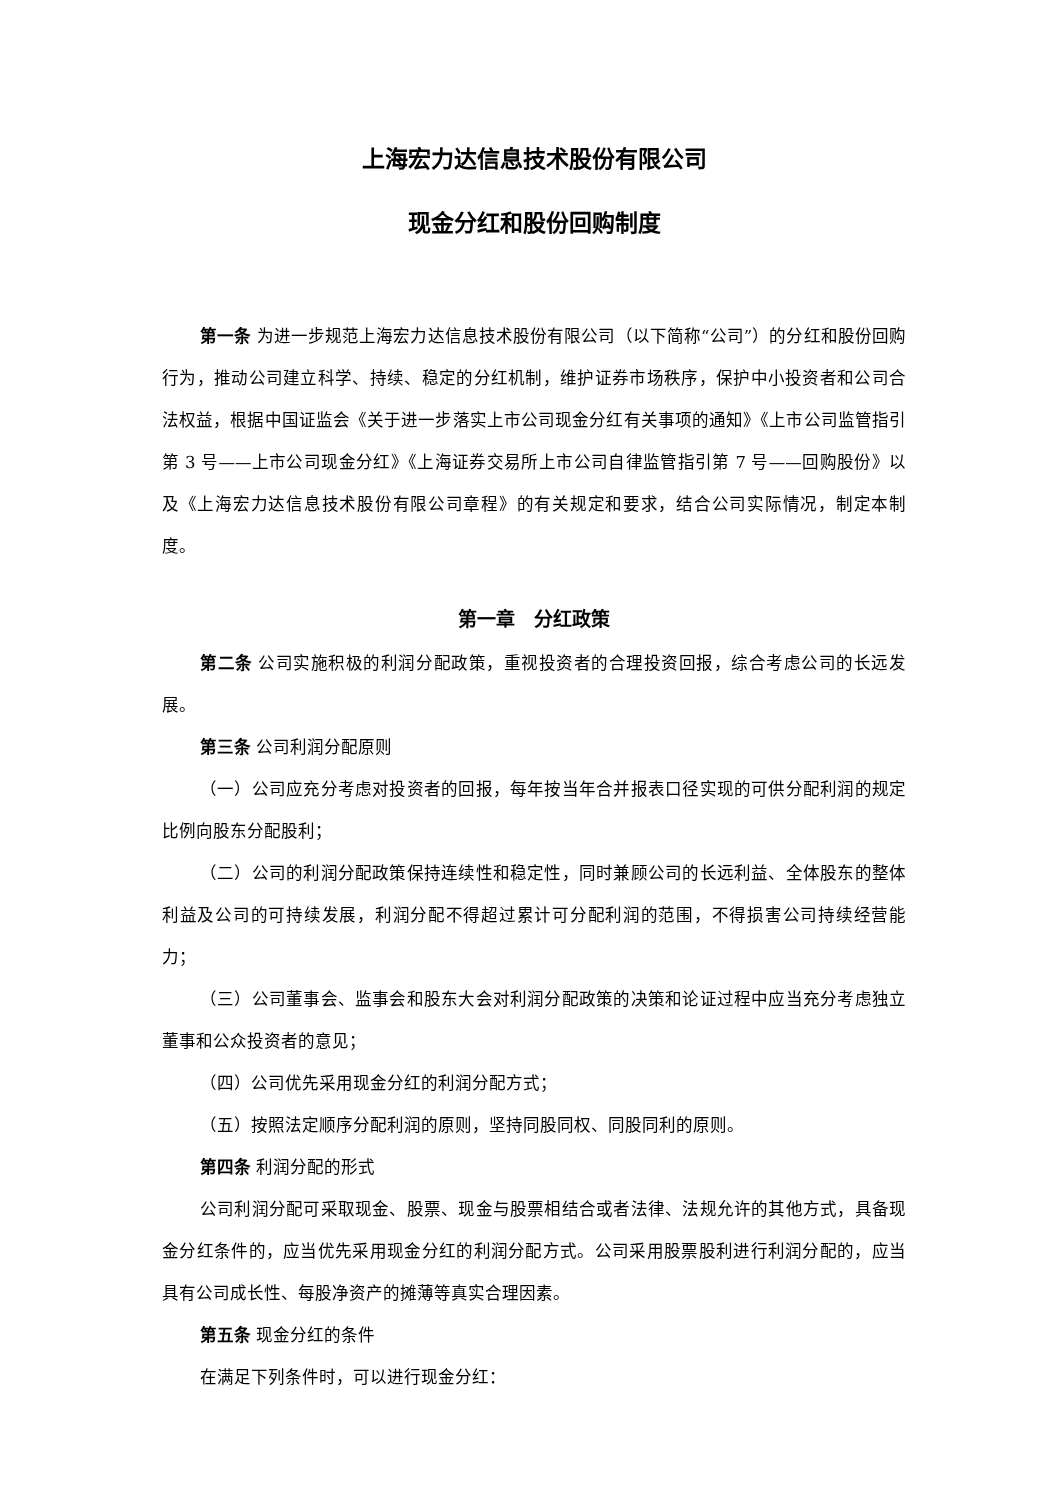上海宏力达信息技术股份有限公司
现金分红和股份回购制度
第一条 为进一步规范上海宏力达信息技术股份有限公司（以下简称“公司”）的分红和股份回购行为，推动公司建立科学、持续、稳定的分红机制，维护证券市场秩序，保护中小投资者和公司合法权益，根据中国证监会《关于进一步落实上市公司现金分红有关事项的通知》《上市公司监管指引第 3 号——上市公司现金分红》《上海证券交易所上市公司自律监管指引第 7 号——回购股份》以及《上海宏力达信息技术股份有限公司章程》的有关规定和要求，结合公司实际情况，制定本制度。
第一章　分红政策
第二条 公司实施积极的利润分配政策，重视投资者的合理投资回报，综合考虑公司的长远发展。
第三条 公司利润分配原则
（一）公司应充分考虑对投资者的回报，每年按当年合并报表口径实现的可供分配利润的规定比例向股东分配股利；
（二）公司的利润分配政策保持连续性和稳定性，同时兼顾公司的长远利益、全体股东的整体利益及公司的可持续发展，利润分配不得超过累计可分配利润的范围，不得损害公司持续经营能力；
（三）公司董事会、监事会和股东大会对利润分配政策的决策和论证过程中应当充分考虑独立董事和公众投资者的意见；
（四）公司优先采用现金分红的利润分配方式；
（五）按照法定顺序分配利润的原则，坚持同股同权、同股同利的原则。
第四条 利润分配的形式
公司利润分配可采取现金、股票、现金与股票相结合或者法律、法规允许的其他方式，具备现金分红条件的，应当优先采用现金分红的利润分配方式。公司采用股票股利进行利润分配的，应当具有公司成长性、每股净资产的摊薄等真实合理因素。
第五条 现金分红的条件
在满足下列条件时，可以进行现金分红：